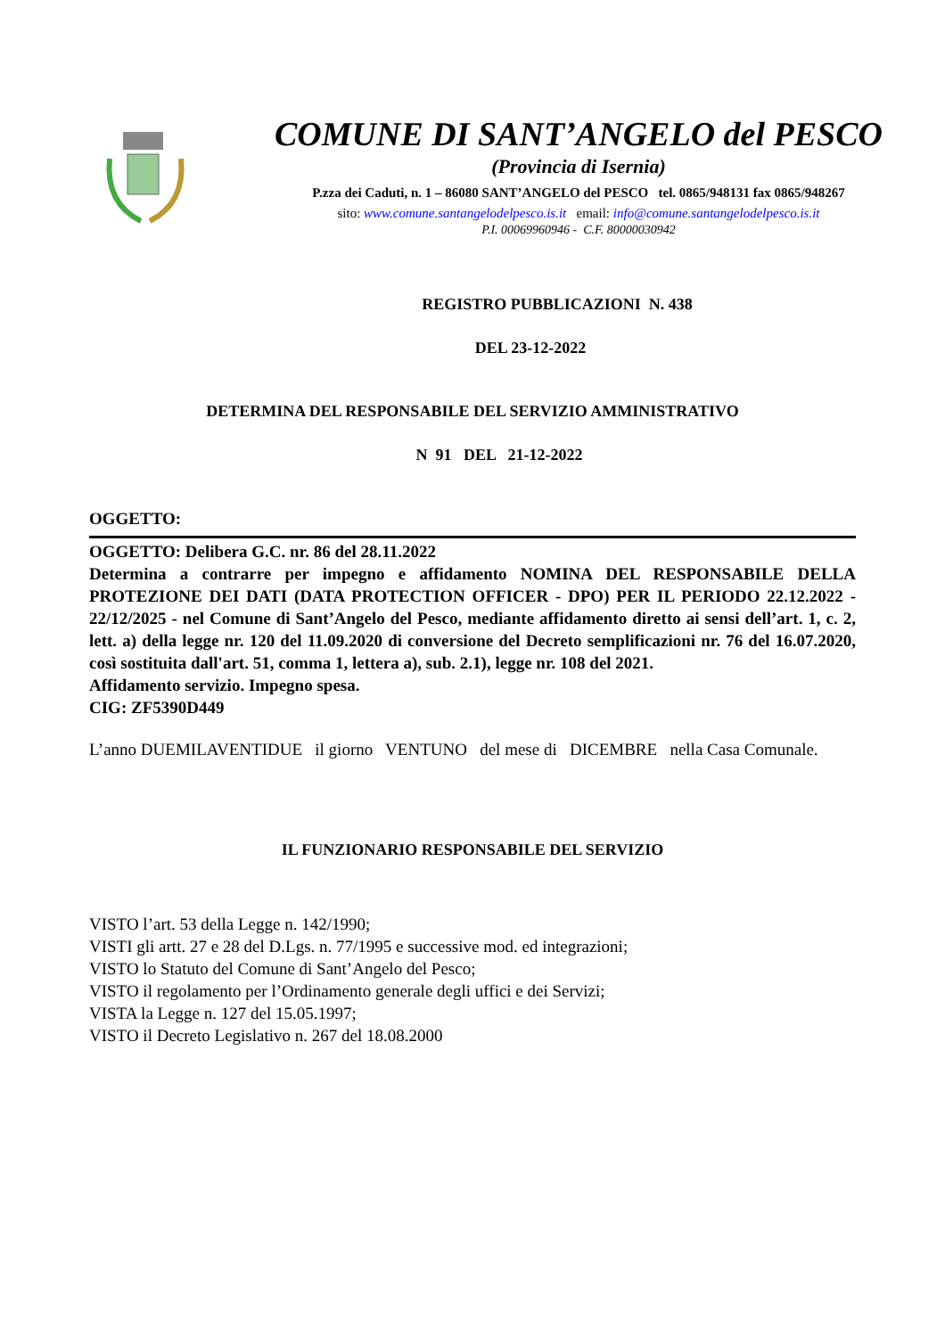COMUNE DI SANT’ANGELO del PESCO
(Provincia di Isernia)
P.zza dei Caduti, n. 1 – 86080 SANT’ANGELO del PESCO tel. 0865/948131 fax 0865/948267
sito: www.comune.santangelodelpesco.is.it email: info@comune.santangelodelpesco.is.it
P.I. 00069960946 - C.F. 80000030942
REGISTRO PUBBLICAZIONI N. 438
DEL 23-12-2022
DETERMINA DEL RESPONSABILE DEL SERVIZIO AMMINISTRATIVO
N 91 DEL 21-12-2022
OGGETTO:
OGGETTO: Delibera G.C. nr. 86 del 28.11.2022
Determina a contrarre per impegno e affidamento NOMINA DEL RESPONSABILE DELLA PROTEZIONE DEI DATI (DATA PROTECTION OFFICER - DPO) PER IL PERIODO 22.12.2022 - 22/12/2025 - nel Comune di Sant’Angelo del Pesco, mediante affidamento diretto ai sensi dell’art. 1, c. 2, lett. a) della legge nr. 120 del 11.09.2020 di conversione del Decreto semplificazioni nr. 76 del 16.07.2020, così sostituita dall'art. 51, comma 1, lettera a), sub. 2.1), legge nr. 108 del 2021.
Affidamento servizio. Impegno spesa.
CIG: ZF5390D449
L’anno DUEMILAVENTIDUE il giorno VENTUNO del mese di DICEMBRE nella Casa Comunale.
IL FUNZIONARIO RESPONSABILE DEL SERVIZIO
VISTO l’art. 53 della Legge n. 142/1990;
VISTI gli artt. 27 e 28 del D.Lgs. n. 77/1995 e successive mod. ed integrazioni;
VISTO lo Statuto del Comune di Sant’Angelo del Pesco;
VISTO il regolamento per l’Ordinamento generale degli uffici e dei Servizi;
VISTA la Legge n. 127 del 15.05.1997;
VISTO il Decreto Legislativo n. 267 del 18.08.2000